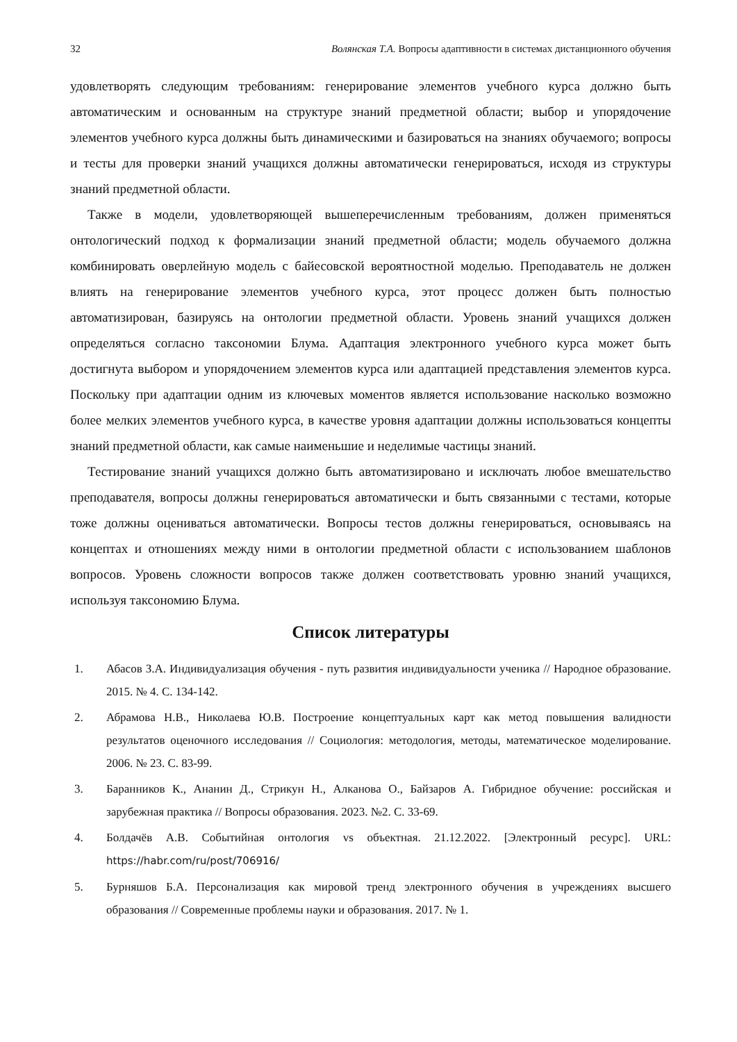32 Волянская Т.А. Вопросы адаптивности в системах дистанционного обучения
удовлетворять следующим требованиям: генерирование элементов учебного курса должно быть автоматическим и основанным на структуре знаний предметной области; выбор и упорядочение элементов учебного курса должны быть динамическими и базироваться на знаниях обучаемого; вопросы и тесты для проверки знаний учащихся должны автоматически генерироваться, исходя из структуры знаний предметной области.
Также в модели, удовлетворяющей вышеперечисленным требованиям, должен применяться онтологический подход к формализации знаний предметной области; модель обучаемого должна комбинировать оверлейную модель с байесовской вероятностной моделью. Преподаватель не должен влиять на генерирование элементов учебного курса, этот процесс должен быть полностью автоматизирован, базируясь на онтологии предметной области. Уровень знаний учащихся должен определяться согласно таксономии Блума. Адаптация электронного учебного курса может быть достигнута выбором и упорядочением элементов курса или адаптацией представления элементов курса. Поскольку при адаптации одним из ключевых моментов является использование насколько возможно более мелких элементов учебного курса, в качестве уровня адаптации должны использоваться концепты знаний предметной области, как самые наименьшие и неделимые частицы знаний.
Тестирование знаний учащихся должно быть автоматизировано и исключать любое вмешательство преподавателя, вопросы должны генерироваться автоматически и быть связанными с тестами, которые тоже должны оцениваться автоматически. Вопросы тестов должны генерироваться, основываясь на концептах и отношениях между ними в онтологии предметной области с использованием шаблонов вопросов. Уровень сложности вопросов также должен соответствовать уровню знаний учащихся, используя таксономию Блума.
Список литературы
1. Абасов З.А. Индивидуализация обучения - путь развития индивидуальности ученика // Народное образование. 2015. № 4. С. 134-142.
2. Абрамова Н.В., Николаева Ю.В. Построение концептуальных карт как метод повышения валидности результатов оценочного исследования // Социология: методология, методы, математическое моделирование. 2006. № 23. С. 83-99.
3. Баранников К., Ананин Д., Стрикун Н., Алканова О., Байзаров А. Гибридное обучение: российская и зарубежная практика // Вопросы образования. 2023. №2. С. 33-69.
4. Болдачёв А.В. Событийная онтология vs объектная. 21.12.2022. [Электронный ресурс]. URL: https://habr.com/ru/post/706916/
5. Бурняшов Б.А. Персонализация как мировой тренд электронного обучения в учреждениях высшего образования // Современные проблемы науки и образования. 2017. № 1.